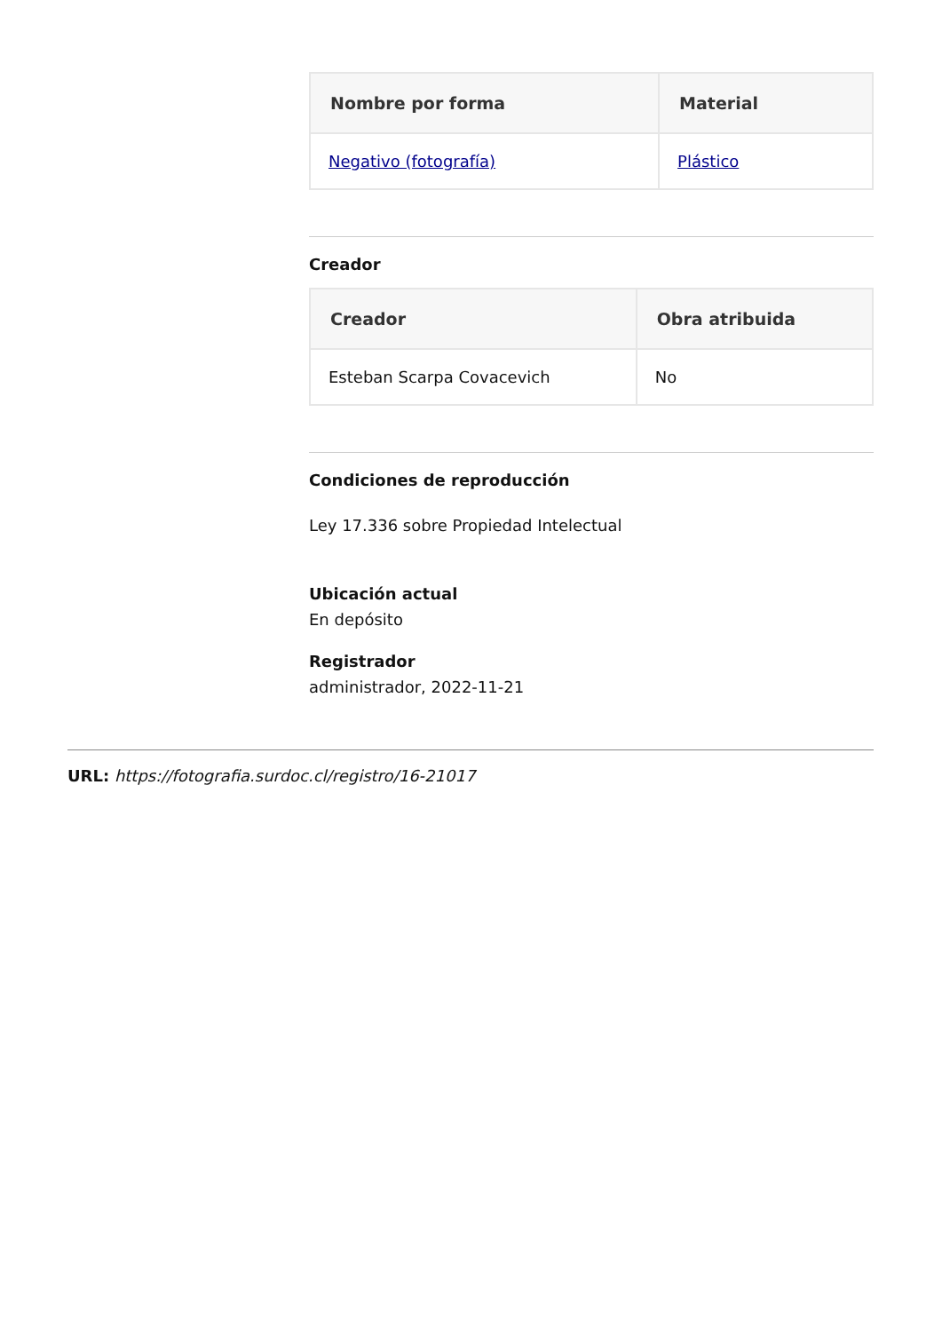| Nombre por forma | Material |
| --- | --- |
| Negativo (fotografía) | Plástico |
Creador
| Creador | Obra atribuida |
| --- | --- |
| Esteban Scarpa Covacevich | No |
Condiciones de reproducción
Ley 17.336 sobre Propiedad Intelectual
Ubicación actual
En depósito
Registrador
administrador, 2022-11-21
URL: https://fotografia.surdoc.cl/registro/16-21017